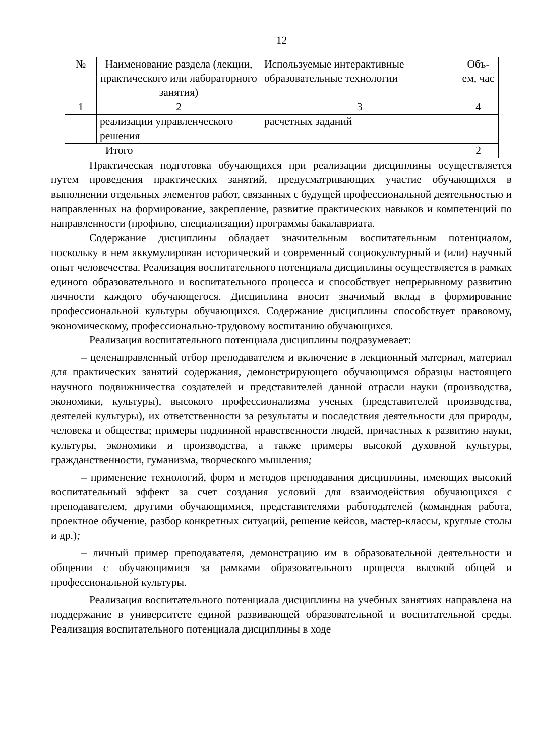12
| № | Наименование раздела (лекции, практического или лабораторного занятия) | Используемые интерактивные образовательные технологии | Объ-ем, час |
| 1 | 2 | 3 | 4 |
| | реализации управленческого решения | расчетных заданий | |
| Итого | | | 2 |
Практическая подготовка обучающихся при реализации дисциплины осуществляется путем проведения практических занятий, предусматривающих участие обучающихся в выполнении отдельных элементов работ, связанных с будущей профессиональной деятельностью и направленных на формирование, закрепление, развитие практических навыков и компетенций по направленности (профилю, специализации) программы бакалавриата.
Содержание дисциплины обладает значительным воспитательным потенциалом, поскольку в нем аккумулирован исторический и современный социокультурный и (или) научный опыт человечества. Реализация воспитательного потенциала дисциплины осуществляется в рамках единого образовательного и воспитательного процесса и способствует непрерывному развитию личности каждого обучающегося. Дисциплина вносит значимый вклад в формирование профессиональной культуры обучающихся. Содержание дисциплины способствует правовому, экономическому, профессионально-трудовому воспитанию обучающихся.
Реализация воспитательного потенциала дисциплины подразумевает:
– целенаправленный отбор преподавателем и включение в лекционный материал, материал для практических занятий содержания, демонстрирующего обучающимся образцы настоящего научного подвижничества создателей и представителей данной отрасли науки (производства, экономики, культуры), высокого профессионализма ученых (представителей производства, деятелей культуры), их ответственности за результаты и последствия деятельности для природы, человека и общества; примеры подлинной нравственности людей, причастных к развитию науки, культуры, экономики и производства, а также примеры высокой духовной культуры, гражданственности, гуманизма, творческого мышления;
– применение технологий, форм и методов преподавания дисциплины, имеющих высокий воспитательный эффект за счет создания условий для взаимодействия обучающихся с преподавателем, другими обучающимися, представителями работодателей (командная работа, проектное обучение, разбор конкретных ситуаций, решение кейсов, мастер-классы, круглые столы и др.);
– личный пример преподавателя, демонстрацию им в образовательной деятельности и общении с обучающимися за рамками образовательного процесса высокой общей и профессиональной культуры.
Реализация воспитательного потенциала дисциплины на учебных занятиях направлена на поддержание в университете единой развивающей образовательной и воспитательной среды. Реализация воспитательного потенциала дисциплины в ходе